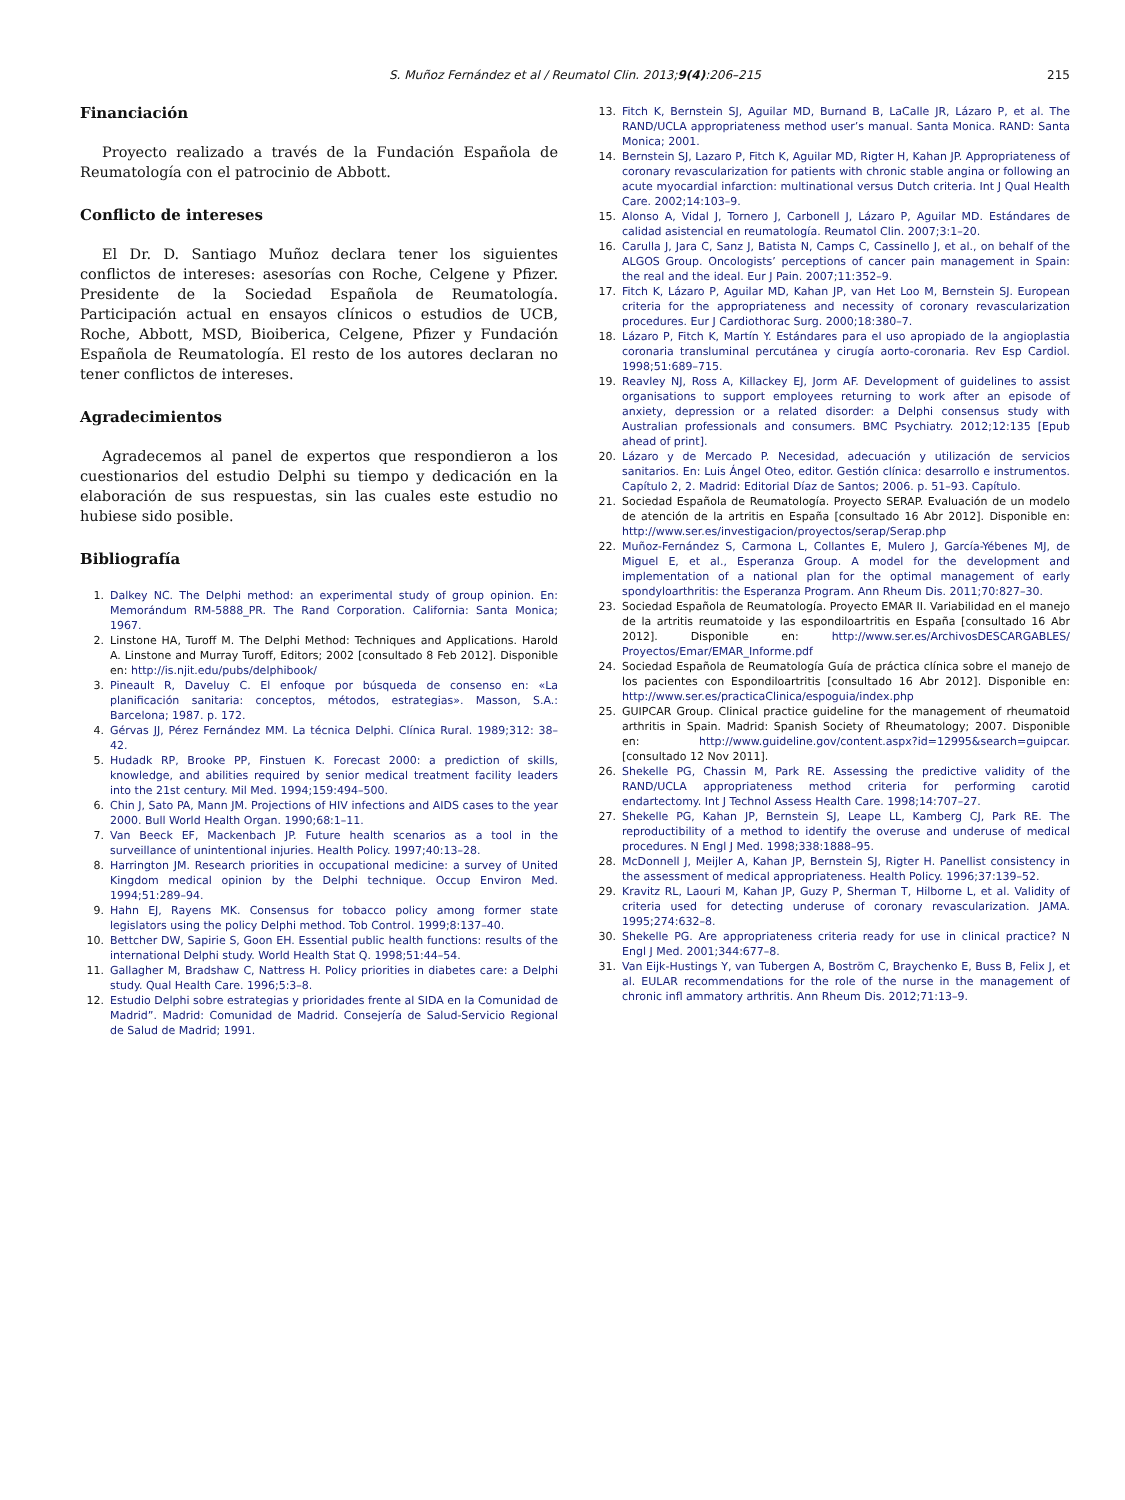S. Muñoz Fernández et al / Reumatol Clin. 2013;9(4):206–215
215
Financiación
Proyecto realizado a través de la Fundación Española de Reumatología con el patrocinio de Abbott.
Conflicto de intereses
El Dr. D. Santiago Muñoz declara tener los siguientes conflictos de intereses: asesorías con Roche, Celgene y Pfizer. Presidente de la Sociedad Española de Reumatología. Participación actual en ensayos clínicos o estudios de UCB, Roche, Abbott, MSD, Bioiberica, Celgene, Pfizer y Fundación Española de Reumatología. El resto de los autores declaran no tener conflictos de intereses.
Agradecimientos
Agradecemos al panel de expertos que respondieron a los cuestionarios del estudio Delphi su tiempo y dedicación en la elaboración de sus respuestas, sin las cuales este estudio no hubiese sido posible.
Bibliografía
1. Dalkey NC. The Delphi method: an experimental study of group opinion. En: Memorándum RM-5888_PR. The Rand Corporation. California: Santa Monica; 1967.
2. Linstone HA, Turoff M. The Delphi Method: Techniques and Applications. Harold A. Linstone and Murray Turoff, Editors; 2002 [consultado 8 Feb 2012]. Disponible en: http://is.njit.edu/pubs/delphibook/
3. Pineault R, Daveluy C. El enfoque por búsqueda de consenso en: «La planificación sanitaria: conceptos, métodos, estrategias». Masson, S.A.: Barcelona; 1987. p. 172.
4. Gérvas JJ, Pérez Fernández MM. La técnica Delphi. Clínica Rural. 1989;312: 38–42.
5. Hudadk RP, Brooke PP, Finstuen K. Forecast 2000: a prediction of skills, knowledge, and abilities required by senior medical treatment facility leaders into the 21st century. Mil Med. 1994;159:494–500.
6. Chin J, Sato PA, Mann JM. Projections of HIV infections and AIDS cases to the year 2000. Bull World Health Organ. 1990;68:1–11.
7. Van Beeck EF, Mackenbach JP. Future health scenarios as a tool in the surveillance of unintentional injuries. Health Policy. 1997;40:13–28.
8. Harrington JM. Research priorities in occupational medicine: a survey of United Kingdom medical opinion by the Delphi technique. Occup Environ Med. 1994;51:289–94.
9. Hahn EJ, Rayens MK. Consensus for tobacco policy among former state legislators using the policy Delphi method. Tob Control. 1999;8:137–40.
10. Bettcher DW, Sapirie S, Goon EH. Essential public health functions: results of the international Delphi study. World Health Stat Q. 1998;51:44–54.
11. Gallagher M, Bradshaw C, Nattress H. Policy priorities in diabetes care: a Delphi study. Qual Health Care. 1996;5:3–8.
12. Estudio Delphi sobre estrategias y prioridades frente al SIDA en la Comunidad de Madrid”. Madrid: Comunidad de Madrid. Consejería de Salud-Servicio Regional de Salud de Madrid; 1991.
13. Fitch K, Bernstein SJ, Aguilar MD, Burnand B, LaCalle JR, Lázaro P, et al. The RAND/UCLA appropriateness method user’s manual. Santa Monica. RAND: Santa Monica; 2001.
14. Bernstein SJ, Lazaro P, Fitch K, Aguilar MD, Rigter H, Kahan JP. Appropriateness of coronary revascularization for patients with chronic stable angina or following an acute myocardial infarction: multinational versus Dutch criteria. Int J Qual Health Care. 2002;14:103–9.
15. Alonso A, Vidal J, Tornero J, Carbonell J, Lázaro P, Aguilar MD. Estándares de calidad asistencial en reumatología. Reumatol Clin. 2007;3:1–20.
16. Carulla J, Jara C, Sanz J, Batista N, Camps C, Cassinello J, et al., on behalf of the ALGOS Group. Oncologists’ perceptions of cancer pain management in Spain: the real and the ideal. Eur J Pain. 2007;11:352–9.
17. Fitch K, Lázaro P, Aguilar MD, Kahan JP, van Het Loo M, Bernstein SJ. European criteria for the appropriateness and necessity of coronary revascularization procedures. Eur J Cardiothorac Surg. 2000;18:380–7.
18. Lázaro P, Fitch K, Martín Y. Estándares para el uso apropiado de la angioplastia coronaria transluminal percutánea y cirugía aorto-coronaria. Rev Esp Cardiol. 1998;51:689–715.
19. Reavley NJ, Ross A, Killackey EJ, Jorm AF. Development of guidelines to assist organisations to support employees returning to work after an episode of anxiety, depression or a related disorder: a Delphi consensus study with Australian professionals and consumers. BMC Psychiatry. 2012;12:135 [Epub ahead of print].
20. Lázaro y de Mercado P. Necesidad, adecuación y utilización de servicios sanitarios. En: Luis Ángel Oteo, editor. Gestión clínica: desarrollo e instrumentos. Capítulo 2, 2. Madrid: Editorial Díaz de Santos; 2006. p. 51–93. Capítulo.
21. Sociedad Española de Reumatología. Proyecto SERAP. Evaluación de un modelo de atención de la artritis en España [consultado 16 Abr 2012]. Disponible en: http://www.ser.es/investigacion/proyectos/serap/Serap.php
22. Muñoz-Fernández S, Carmona L, Collantes E, Mulero J, García-Yébenes MJ, de Miguel E, et al., Esperanza Group. A model for the development and implementation of a national plan for the optimal management of early spondyloarthritis: the Esperanza Program. Ann Rheum Dis. 2011;70:827–30.
23. Sociedad Española de Reumatología. Proyecto EMAR II. Variabilidad en el manejo de la artritis reumatoide y las espondiloartritis en España [consultado 16 Abr 2012]. Disponible en: http://www.ser.es/ArchivosDESCARGABLES/ Proyectos/Emar/EMAR_Informe.pdf
24. Sociedad Española de Reumatología Guía de práctica clínica sobre el manejo de los pacientes con Espondiloartritis [consultado 16 Abr 2012]. Disponible en: http://www.ser.es/practicaClinica/espoguia/index.php
25. GUIPCAR Group. Clinical practice guideline for the management of rheumatoid arthritis in Spain. Madrid: Spanish Society of Rheumatology; 2007. Disponible en: http://www.guideline.gov/content.aspx?id=12995&search=guipcar. [consultado 12 Nov 2011].
26. Shekelle PG, Chassin M, Park RE. Assessing the predictive validity of the RAND/UCLA appropriateness method criteria for performing carotid endartectomy. Int J Technol Assess Health Care. 1998;14:707–27.
27. Shekelle PG, Kahan JP, Bernstein SJ, Leape LL, Kamberg CJ, Park RE. The reproductibility of a method to identify the overuse and underuse of medical procedures. N Engl J Med. 1998;338:1888–95.
28. McDonnell J, Meijler A, Kahan JP, Bernstein SJ, Rigter H. Panellist consistency in the assessment of medical appropriateness. Health Policy. 1996;37:139–52.
29. Kravitz RL, Laouri M, Kahan JP, Guzy P, Sherman T, Hilborne L, et al. Validity of criteria used for detecting underuse of coronary revascularization. JAMA. 1995;274:632–8.
30. Shekelle PG. Are appropriateness criteria ready for use in clinical practice? N Engl J Med. 2001;344:677–8.
31. Van Eijk-Hustings Y, van Tubergen A, Boström C, Braychenko E, Buss B, Felix J, et al. EULAR recommendations for the role of the nurse in the management of chronic infl ammatory arthritis. Ann Rheum Dis. 2012;71:13–9.